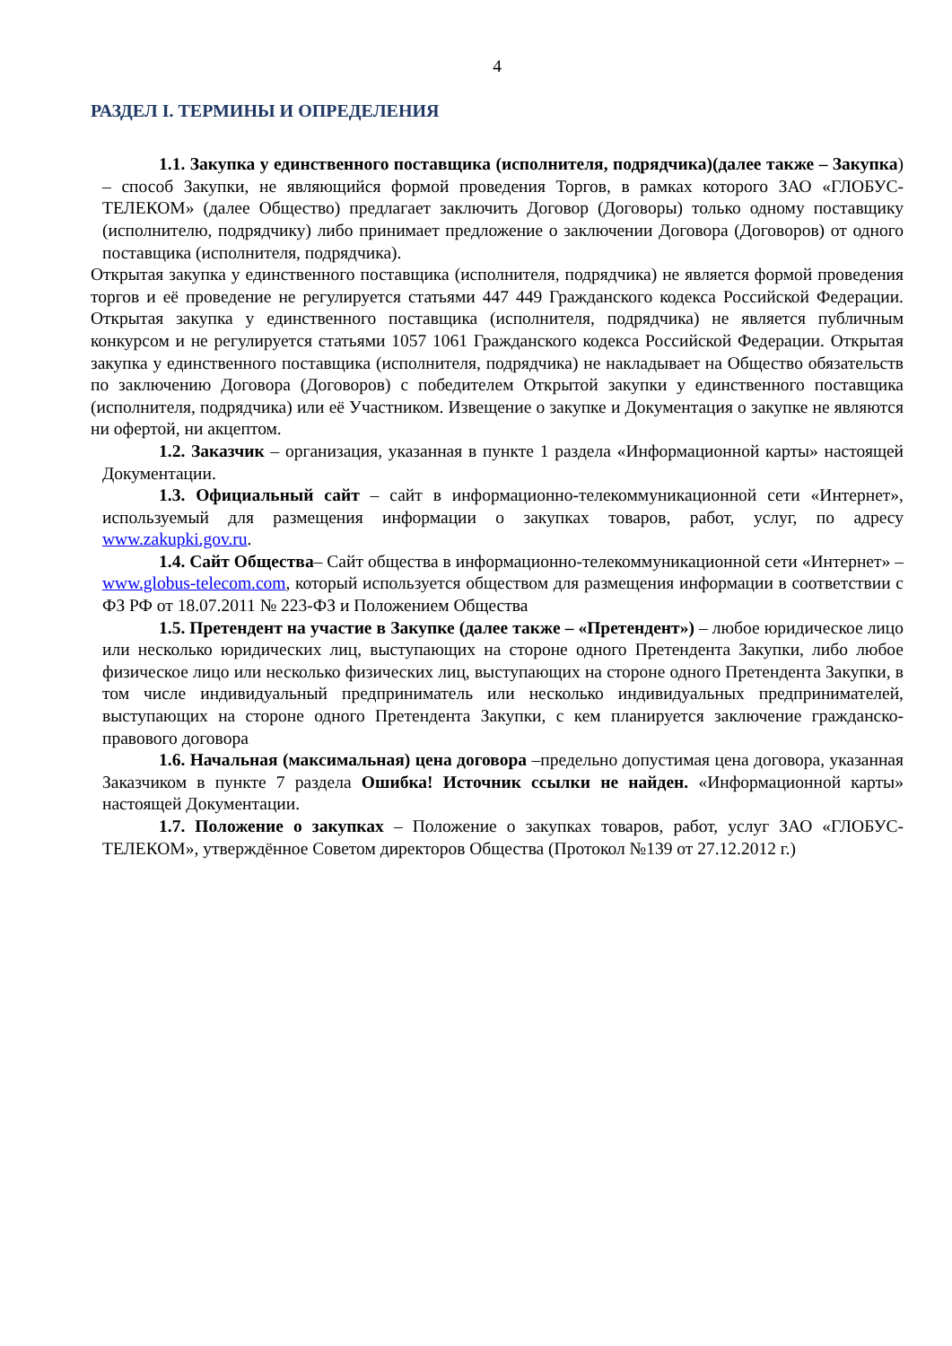4
РАЗДЕЛ I. ТЕРМИНЫ И ОПРЕДЕЛЕНИЯ
1.1. Закупка у единственного поставщика (исполнителя, подрядчика)(далее также – Закупка) – способ Закупки, не являющийся формой проведения Торгов, в рамках которого ЗАО «ГЛОБУС-ТЕЛЕКОМ» (далее Общество) предлагает заключить Договор (Договоры) только одному поставщику (исполнителю, подрядчику) либо принимает предложение о заключении Договора (Договоров) от одного поставщика (исполнителя, подрядчика).
Открытая закупка у единственного поставщика (исполнителя, подрядчика) не является формой проведения торгов и её проведение не регулируется статьями 447 449 Гражданского кодекса Российской Федерации. Открытая закупка у единственного поставщика (исполнителя, подрядчика) не является публичным конкурсом и не регулируется статьями 1057 1061 Гражданского кодекса Российской Федерации. Открытая закупка у единственного поставщика (исполнителя, подрядчика) не накладывает на Общество обязательств по заключению Договора (Договоров) с победителем Открытой закупки у единственного поставщика (исполнителя, подрядчика) или её Участником. Извещение о закупке и Документация о закупке не являются ни офертой, ни акцептом.
1.2. Заказчик – организация, указанная в пункте 1 раздела «Информационной карты» настоящей Документации.
1.3. Официальный сайт – сайт в информационно-телекоммуникационной сети «Интернет», используемый для размещения информации о закупках товаров, работ, услуг, по адресу www.zakupki.gov.ru.
1.4. Сайт Общества– Сайт общества в информационно-телекоммуникационной сети «Интернет» – www.globus-telecom.com, который используется обществом для размещения информации в соответствии с ФЗ РФ от 18.07.2011 № 223-ФЗ и Положением Общества
1.5. Претендент на участие в Закупке (далее также – «Претендент») – любое юридическое лицо или несколько юридических лиц, выступающих на стороне одного Претендента Закупки, либо любое физическое лицо или несколько физических лиц, выступающих на стороне одного Претендента Закупки, в том числе индивидуальный предприниматель или несколько индивидуальных предпринимателей, выступающих на стороне одного Претендента Закупки, с кем планируется заключение гражданско-правового договора
1.6. Начальная (максимальная) цена договора –предельно допустимая цена договора, указанная Заказчиком в пункте 7 раздела Ошибка! Источник ссылки не найден. «Информационной карты» настоящей Документации.
1.7. Положение о закупках – Положение о закупках товаров, работ, услуг ЗАО «ГЛОБУС-ТЕЛЕКОМ», утверждённое Советом директоров Общества (Протокол №139 от 27.12.2012 г.)